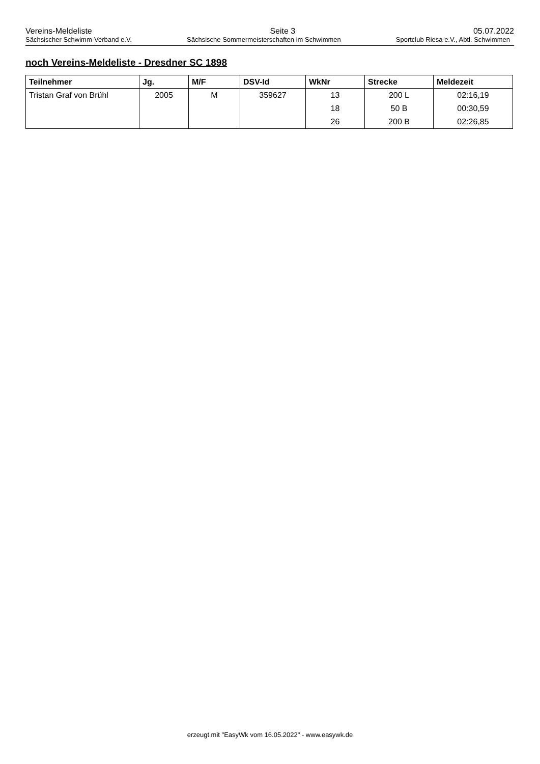Vereins-Meldeliste Seite 3 05.07.2022
Sächsischer Schwimm-Verband e.V. Sächsische Sommermeisterschaften im Schwimmen Sportclub Riesa e.V., Abtl. Schwimmen
noch Vereins-Meldeliste - Dresdner SC 1898
| Teilnehmer | Jg. | M/F | DSV-Id | WkNr | Strecke | Meldezeit |
| --- | --- | --- | --- | --- | --- | --- |
| Tristan Graf von Brühl | 2005 | M | 359627 | 13 | 200 L | 02:16,19 |
| | | | | 18 | 50 B | 00:30,59 |
| | | | | 26 | 200 B | 02:26,85 |
erzeugt mit "EasyWk vom 16.05.2022" - www.easywk.de